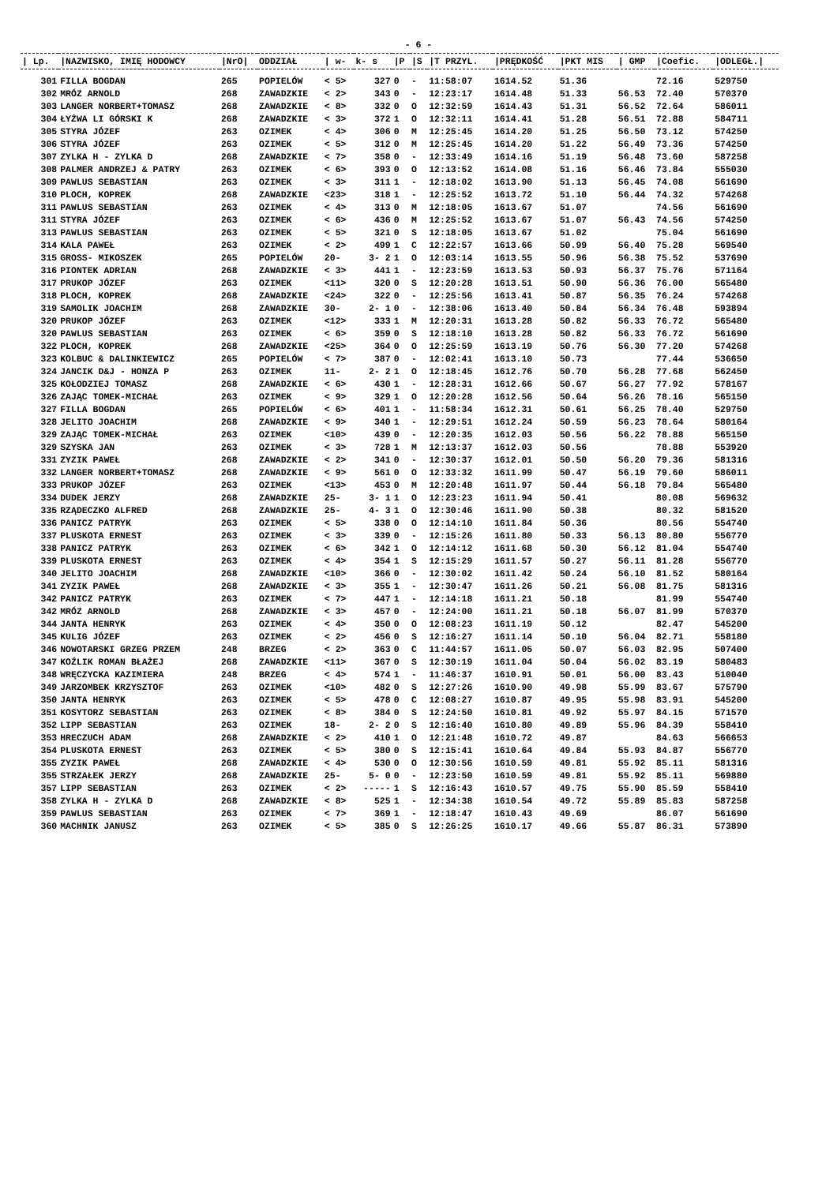- 6 -
| / Lp. | /NAZWISKO, IMIĘ HODOWCY | /NrO/ | ODDZIAŁ | / w- | k- s | /P | /S | /T PRZYL. | /PRĘDKOŚĆ | /PKT MIS | / GMP | /Coefic. | /ODLEGŁ./ |
| --- | --- | --- | --- | --- | --- | --- | --- | --- | --- | --- | --- | --- | --- |
| 301 | FILLA BOGDAN | 265 | POPIELÓW | < 5> | 327 | 0 | - | 11:58:07 | 1614.52 | 51.36 | | 72.16 | 529750 |
| 302 | MRÓZ ARNOLD | 268 | ZAWADZKIE | < 2> | 343 | 0 | - | 12:23:17 | 1614.48 | 51.33 | 56.53 | 72.40 | 570370 |
| 303 | LANGER NORBERT+TOMASZ | 268 | ZAWADZKIE | < 8> | 332 | 0 | O | 12:32:59 | 1614.43 | 51.31 | 56.52 | 72.64 | 586011 |
| 304 | ŁYŻWA LI GÓRSKI K | 268 | ZAWADZKIE | < 3> | 372 | 1 | O | 12:32:11 | 1614.41 | 51.28 | 56.51 | 72.88 | 584711 |
| 305 | STYRA JÓZEF | 263 | OZIMEK | < 4> | 306 | 0 | M | 12:25:45 | 1614.20 | 51.25 | 56.50 | 73.12 | 574250 |
| 306 | STYRA JÓZEF | 263 | OZIMEK | < 5> | 312 | 0 | M | 12:25:45 | 1614.20 | 51.22 | 56.49 | 73.36 | 574250 |
| 307 | ZYLKA H - ZYLKA D | 268 | ZAWADZKIE | < 7> | 358 | 0 | - | 12:33:49 | 1614.16 | 51.19 | 56.48 | 73.60 | 587258 |
| 308 | PALMER ANDRZEJ & PATRY | 263 | OZIMEK | < 6> | 393 | 0 | O | 12:13:52 | 1614.08 | 51.16 | 56.46 | 73.84 | 555030 |
| 309 | PAWLUS SEBASTIAN | 263 | OZIMEK | < 3> | 311 | 1 | - | 12:18:02 | 1613.90 | 51.13 | 56.45 | 74.08 | 561690 |
| 310 | PLOCH, KOPREK | 268 | ZAWADZKIE | <23> | 318 | 1 | - | 12:25:52 | 1613.72 | 51.10 | 56.44 | 74.32 | 574268 |
| 311 | PAWLUS SEBASTIAN | 263 | OZIMEK | < 4> | 313 | 0 | M | 12:18:05 | 1613.67 | 51.07 | | 74.56 | 561690 |
| 311 | STYRA JÓZEF | 263 | OZIMEK | < 6> | 436 | 0 | M | 12:25:52 | 1613.67 | 51.07 | 56.43 | 74.56 | 574250 |
| 313 | PAWLUS SEBASTIAN | 263 | OZIMEK | < 5> | 321 | 0 | S | 12:18:05 | 1613.67 | 51.02 | | 75.04 | 561690 |
| 314 | KALA PAWEŁ | 263 | OZIMEK | < 2> | 499 | 1 | C | 12:22:57 | 1613.66 | 50.99 | 56.40 | 75.28 | 569540 |
| 315 | GROSS- MIKOSZEK | 265 | POPIELÓW | 20- | 3- 2 | 1 | O | 12:03:14 | 1613.55 | 50.96 | 56.38 | 75.52 | 537690 |
| 316 | PIONTEK ADRIAN | 268 | ZAWADZKIE | < 3> | 441 | 1 | - | 12:23:59 | 1613.53 | 50.93 | 56.37 | 75.76 | 571164 |
| 317 | PRUKOP JÓZEF | 263 | OZIMEK | <11> | 320 | 0 | S | 12:20:28 | 1613.51 | 50.90 | 56.36 | 76.00 | 565480 |
| 318 | PLOCH, KOPREK | 268 | ZAWADZKIE | <24> | 322 | 0 | - | 12:25:56 | 1613.41 | 50.87 | 56.35 | 76.24 | 574268 |
| 319 | SAMOLIK JOACHIM | 268 | ZAWADZKIE | 30- | 2- 1 | 0 | - | 12:38:06 | 1613.40 | 50.84 | 56.34 | 76.48 | 593894 |
| 320 | PRUKOP JÓZEF | 263 | OZIMEK | <12> | 333 | 1 | M | 12:20:31 | 1613.28 | 50.82 | 56.33 | 76.72 | 565480 |
| 320 | PAWLUS SEBASTIAN | 263 | OZIMEK | < 6> | 359 | 0 | S | 12:18:10 | 1613.28 | 50.82 | 56.33 | 76.72 | 561690 |
| 322 | PLOCH, KOPREK | 268 | ZAWADZKIE | <25> | 364 | 0 | O | 12:25:59 | 1613.19 | 50.76 | 56.30 | 77.20 | 574268 |
| 323 | KOLBUC & DALINKIEWICZ | 265 | POPIELÓW | < 7> | 387 | 0 | - | 12:02:41 | 1613.10 | 50.73 | | 77.44 | 536650 |
| 324 | JANCIK D&J - HONZA P | 263 | OZIMEK | 11- | 2- 2 | 1 | O | 12:18:45 | 1612.76 | 50.70 | 56.28 | 77.68 | 562450 |
| 325 | KOŁODZIEJ TOMASZ | 268 | ZAWADZKIE | < 6> | 430 | 1 | - | 12:28:31 | 1612.66 | 50.67 | 56.27 | 77.92 | 578167 |
| 326 | ZAJĄC TOMEK-MICHAŁ | 263 | OZIMEK | < 9> | 329 | 1 | O | 12:20:28 | 1612.56 | 50.64 | 56.26 | 78.16 | 565150 |
| 327 | FILLA BOGDAN | 265 | POPIELÓW | < 6> | 401 | 1 | - | 11:58:34 | 1612.31 | 50.61 | 56.25 | 78.40 | 529750 |
| 328 | JELITO JOACHIM | 268 | ZAWADZKIE | < 9> | 340 | 1 | - | 12:29:51 | 1612.24 | 50.59 | 56.23 | 78.64 | 580164 |
| 329 | ZAJĄC TOMEK-MICHAŁ | 263 | OZIMEK | <10> | 439 | 0 | - | 12:20:35 | 1612.03 | 50.56 | 56.22 | 78.88 | 565150 |
| 329 | SZYSKA JAN | 263 | OZIMEK | < 3> | 728 | 1 | M | 12:13:37 | 1612.03 | 50.56 | | 78.88 | 553920 |
| 331 | ZYZIK PAWEŁ | 268 | ZAWADZKIE | < 2> | 341 | 0 | - | 12:30:37 | 1612.01 | 50.50 | 56.20 | 79.36 | 581316 |
| 332 | LANGER NORBERT+TOMASZ | 268 | ZAWADZKIE | < 9> | 561 | 0 | O | 12:33:32 | 1611.99 | 50.47 | 56.19 | 79.60 | 586011 |
| 333 | PRUKOP JÓZEF | 263 | OZIMEK | <13> | 453 | 0 | M | 12:20:48 | 1611.97 | 50.44 | 56.18 | 79.84 | 565480 |
| 334 | DUDEK JERZY | 268 | ZAWADZKIE | 25- | 3- 1 | 1 | O | 12:23:23 | 1611.94 | 50.41 | | 80.08 | 569632 |
| 335 | RZĄDECZKO ALFRED | 268 | ZAWADZKIE | 25- | 4- 3 | 1 | O | 12:30:46 | 1611.90 | 50.38 | | 80.32 | 581520 |
| 336 | PANICZ PATRYK | 263 | OZIMEK | < 5> | 338 | 0 | O | 12:14:10 | 1611.84 | 50.36 | | 80.56 | 554740 |
| 337 | PLUSKOTA ERNEST | 263 | OZIMEK | < 3> | 339 | 0 | - | 12:15:26 | 1611.80 | 50.33 | 56.13 | 80.80 | 556770 |
| 338 | PANICZ PATRYK | 263 | OZIMEK | < 6> | 342 | 1 | O | 12:14:12 | 1611.68 | 50.30 | 56.12 | 81.04 | 554740 |
| 339 | PLUSKOTA ERNEST | 263 | OZIMEK | < 4> | 354 | 1 | S | 12:15:29 | 1611.57 | 50.27 | 56.11 | 81.28 | 556770 |
| 340 | JELITO JOACHIM | 268 | ZAWADZKIE | <10> | 366 | 0 | - | 12:30:02 | 1611.42 | 50.24 | 56.10 | 81.52 | 580164 |
| 341 | ZYZIK PAWEŁ | 268 | ZAWADZKIE | < 3> | 355 | 1 | - | 12:30:47 | 1611.26 | 50.21 | 56.08 | 81.75 | 581316 |
| 342 | PANICZ PATRYK | 263 | OZIMEK | < 7> | 447 | 1 | - | 12:14:18 | 1611.21 | 50.18 | | 81.99 | 554740 |
| 342 | MRÓZ ARNOLD | 268 | ZAWADZKIE | < 3> | 457 | 0 | - | 12:24:00 | 1611.21 | 50.18 | 56.07 | 81.99 | 570370 |
| 344 | JANTA HENRYK | 263 | OZIMEK | < 4> | 350 | 0 | O | 12:08:23 | 1611.19 | 50.12 | | 82.47 | 545200 |
| 345 | KULIG JÓZEF | 263 | OZIMEK | < 2> | 456 | 0 | S | 12:16:27 | 1611.14 | 50.10 | 56.04 | 82.71 | 558180 |
| 346 | NOWOTARSKI GRZEG PRZEM | 248 | BRZEG | < 2> | 363 | 0 | C | 11:44:57 | 1611.05 | 50.07 | 56.03 | 82.95 | 507400 |
| 347 | KOŹLIK ROMAN BŁAŻEJ | 268 | ZAWADZKIE | <11> | 367 | 0 | S | 12:30:19 | 1611.04 | 50.04 | 56.02 | 83.19 | 580483 |
| 348 | WRĘCZYCKA KAZIMIERA | 248 | BRZEG | < 4> | 574 | 1 | - | 11:46:37 | 1610.91 | 50.01 | 56.00 | 83.43 | 510040 |
| 349 | JARZOMBEK KRZYSZTOF | 263 | OZIMEK | <10> | 482 | 0 | S | 12:27:26 | 1610.90 | 49.98 | 55.99 | 83.67 | 575790 |
| 350 | JANTA HENRYK | 263 | OZIMEK | < 5> | 478 | 0 | C | 12:08:27 | 1610.87 | 49.95 | 55.98 | 83.91 | 545200 |
| 351 | KOSYTORZ SEBASTIAN | 263 | OZIMEK | < 8> | 384 | 0 | S | 12:24:50 | 1610.81 | 49.92 | 55.97 | 84.15 | 571570 |
| 352 | LIPP SEBASTIAN | 263 | OZIMEK | 18- | 2- 2 | 0 | S | 12:16:40 | 1610.80 | 49.89 | 55.96 | 84.39 | 558410 |
| 353 | HRECZUCH ADAM | 268 | ZAWADZKIE | < 2> | 410 | 1 | O | 12:21:48 | 1610.72 | 49.87 | | 84.63 | 566653 |
| 354 | PLUSKOTA ERNEST | 263 | OZIMEK | < 5> | 380 | 0 | S | 12:15:41 | 1610.64 | 49.84 | 55.93 | 84.87 | 556770 |
| 355 | ZYZIK PAWEŁ | 268 | ZAWADZKIE | < 4> | 530 | 0 | O | 12:30:56 | 1610.59 | 49.81 | 55.92 | 85.11 | 581316 |
| 355 | STRZAŁEK JERZY | 268 | ZAWADZKIE | 25- | 5- 0 | 0 | - | 12:23:50 | 1610.59 | 49.81 | 55.92 | 85.11 | 569880 |
| 357 | LIPP SEBASTIAN | 263 | OZIMEK | < 2> | ----- | 1 | S | 12:16:43 | 1610.57 | 49.75 | 55.90 | 85.59 | 558410 |
| 358 | ZYLKA H - ZYLKA D | 268 | ZAWADZKIE | < 8> | 525 | 1 | - | 12:34:38 | 1610.54 | 49.72 | 55.89 | 85.83 | 587258 |
| 359 | PAWLUS SEBASTIAN | 263 | OZIMEK | < 7> | 369 | 1 | - | 12:18:47 | 1610.43 | 49.69 | | 86.07 | 561690 |
| 360 | MACHNIK JANUSZ | 263 | OZIMEK | < 5> | 385 | 0 | S | 12:26:25 | 1610.17 | 49.66 | 55.87 | 86.31 | 573890 |